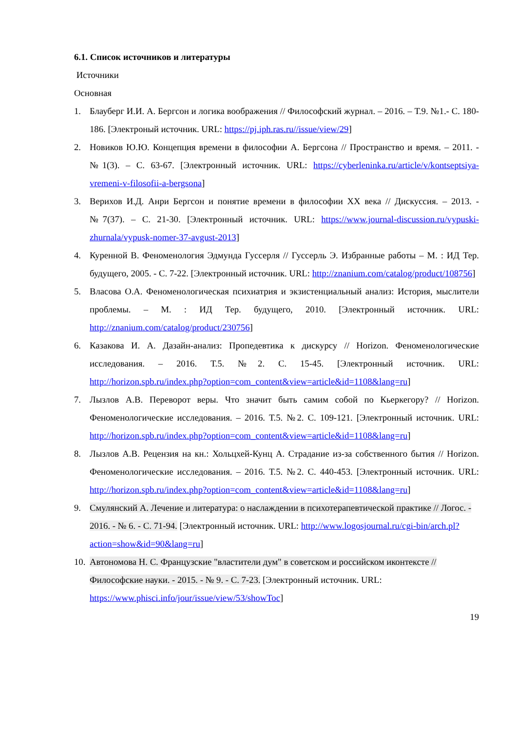6.1. Список источников и литературы
Источники
Основная
1. Блауберг И.И. А. Бергсон и логика воображения // Философский журнал. – 2016. – Т.9. №1.- С. 180-186. [Электроный источник. URL: https://pj.iph.ras.ru//issue/view/29]
2. Новиков Ю.Ю. Концепция времени в философии А. Бергсона // Пространство и время. – 2011. - №1(3). – С. 63-67. [Электронный источник. URL: https://cyberleninka.ru/article/v/kontseptsiya-vremeni-v-filosofii-a-bergsona]
3. Верихов И.Д. Анри Бергсон и понятие времени в философии XX века // Дискуссия. – 2013. - №7(37). – С. 21-30. [Электронный источник. URL: https://www.journal-discussion.ru/vypuski-zhurnala/vypusk-nomer-37-avgust-2013]
4. Куренной В. Феноменология Эдмунда Гуссерля // Гуссерль Э. Избранные работы – М. : ИД Тер. будущего, 2005. - С. 7-22. [Электронный источник. URL: http://znanium.com/catalog/product/108756]
5. Власова О.А. Феноменологическая психиатрия и экзистенциальный анализ: История, мыслители проблемы. – М. : ИД Тер. будущего, 2010. [Электронный источник. URL: http://znanium.com/catalog/product/230756]
6. Казакова И. А. Дазайн-анализ: Пропедевтика к дискурсу // Horizon. Феноменологические исследования. – 2016. Т.5. №2. С. 15-45. [Электронный источник. URL: http://horizon.spb.ru/index.php?option=com_content&view=article&id=1108&lang=ru]
7. Лызлов А.В. Переворот веры. Что значит быть самим собой по Кьеркегору? // Horizon. Феноменологические исследования. – 2016. Т.5. №2. С. 109-121. [Электронный источник. URL: http://horizon.spb.ru/index.php?option=com_content&view=article&id=1108&lang=ru]
8. Лызлов А.В. Рецензия на кн.: Хольцхей-Кунц А. Страдание из-за собственного бытия // Horizon. Феноменологические исследования. – 2016. Т.5. №2. С. 440-453. [Электронный источник. URL: http://horizon.spb.ru/index.php?option=com_content&view=article&id=1108&lang=ru]
9. Смулянский А. Лечение и литература: о наслаждении в психотерапевтической практике // Логос. - 2016. - № 6. - С. 71-94. [Электронный источник. URL: http://www.logosjournal.ru/cgi-bin/arch.pl?action=show&id=90&lang=ru]
10.
Автономова Н. С. Французские "властители дум" в советском и российском иконтексте // Философские науки. - 2015. - № 9. - С. 7-23. [Электронный источник. URL: https://www.phisci.info/jour/issue/view/53/showToc]
19